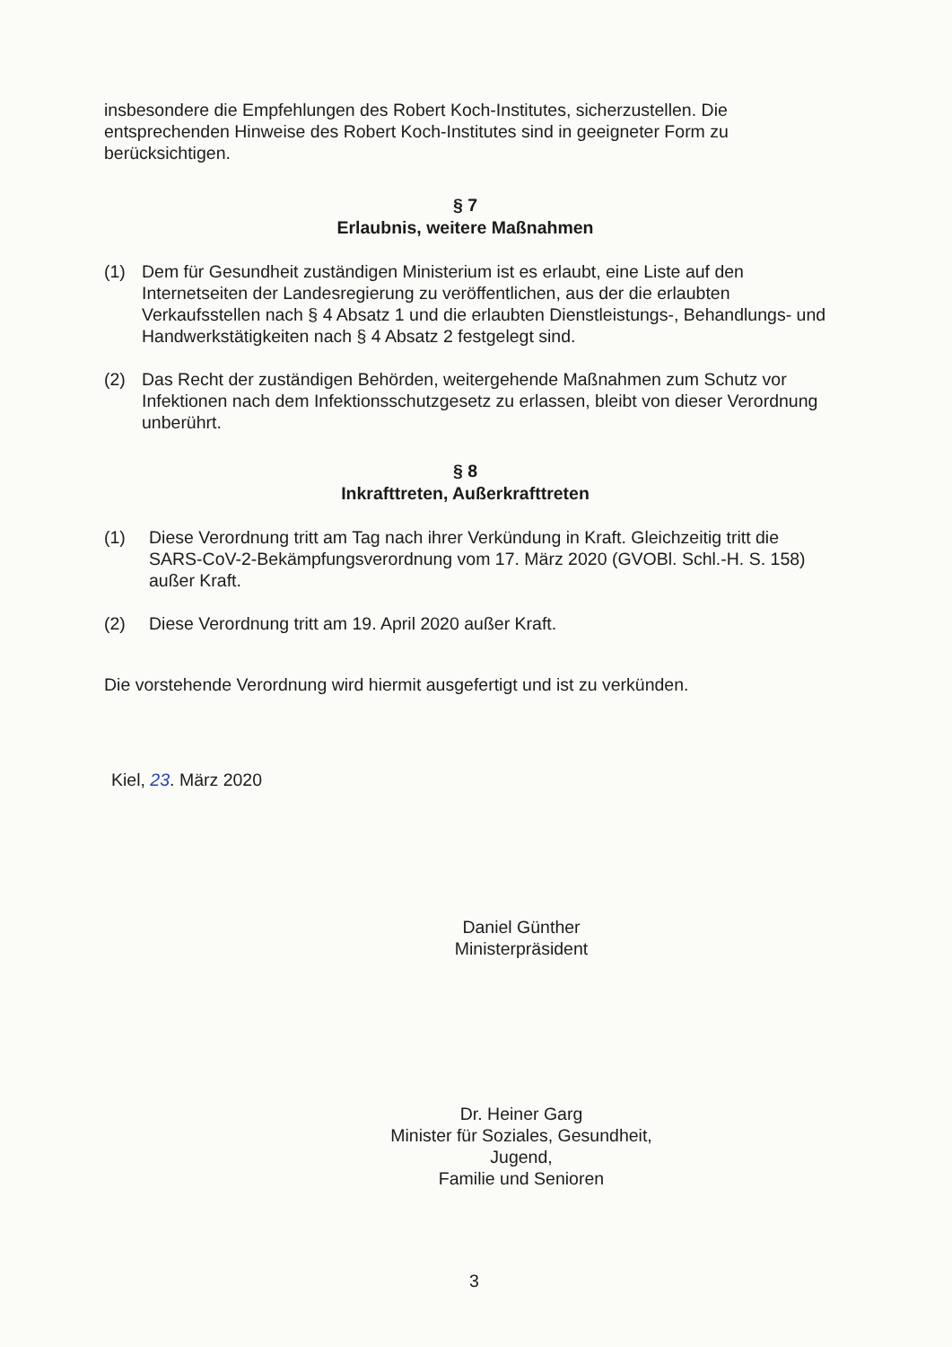insbesondere die Empfehlungen des Robert Koch-Institutes, sicherzustellen. Die entsprechenden Hinweise des Robert Koch-Institutes sind in geeigneter Form zu berücksichtigen.
§ 7
Erlaubnis, weitere Maßnahmen
(1) Dem für Gesundheit zuständigen Ministerium ist es erlaubt, eine Liste auf den Internetseiten der Landesregierung zu veröffentlichen, aus der die erlaubten Verkaufsstellen nach § 4 Absatz 1 und die erlaubten Dienstleistungs-, Behandlungs- und Handwerkstätigkeiten nach § 4 Absatz 2 festgelegt sind.
(2) Das Recht der zuständigen Behörden, weitergehende Maßnahmen zum Schutz vor Infektionen nach dem Infektionsschutzgesetz zu erlassen, bleibt von dieser Verordnung unberührt.
§ 8
Inkrafttreten, Außerkrafttreten
(1) Diese Verordnung tritt am Tag nach ihrer Verkündung in Kraft. Gleichzeitig tritt die SARS-CoV-2-Bekämpfungsverordnung vom 17. März 2020 (GVOBl. Schl.-H. S. 158) außer Kraft.
(2) Diese Verordnung tritt am 19. April 2020 außer Kraft.
Die vorstehende Verordnung wird hiermit ausgefertigt und ist zu verkünden.
Kiel, 23. März 2020
Daniel Günther
Ministerpräsident
Dr. Heiner Garg
Minister für Soziales, Gesundheit, Jugend,
Familie und Senioren
3